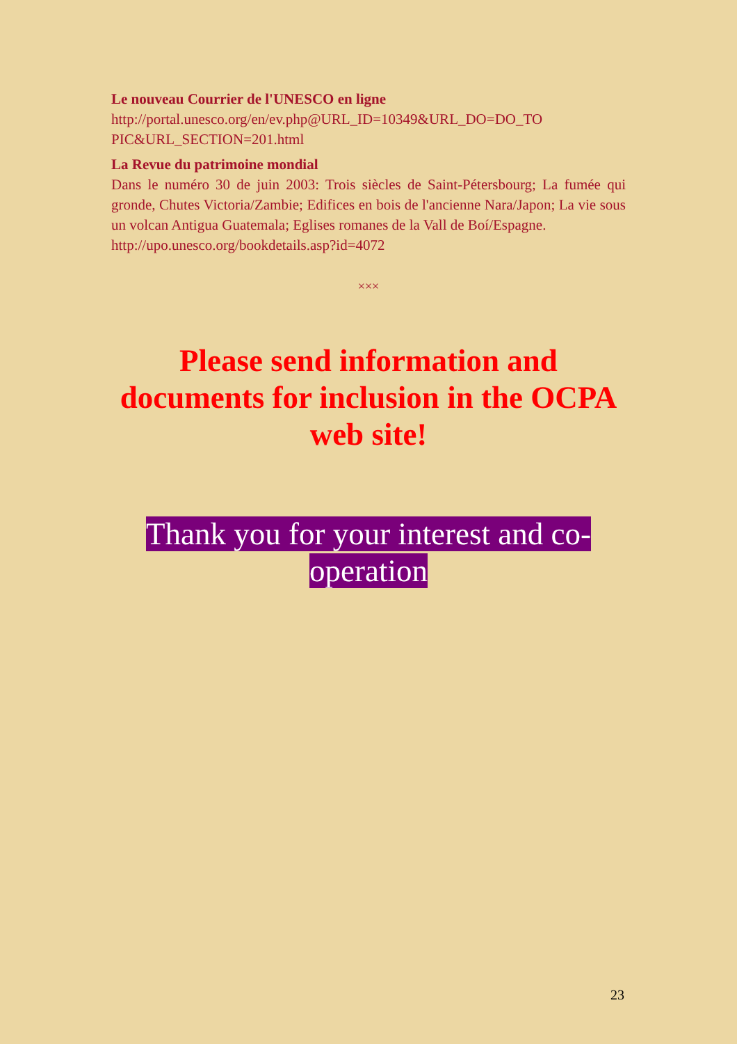Le nouveau Courrier de l'UNESCO en ligne
http://portal.unesco.org/en/ev.php@URL_ID=10349&URL_DO=DO_TO PIC&URL_SECTION=201.html
La Revue du patrimoine mondial
Dans le numéro 30 de juin 2003: Trois siècles de Saint-Pétersbourg; La fumée qui gronde, Chutes Victoria/Zambie; Edifices en bois de l'ancienne Nara/Japon; La vie sous un volcan Antigua Guatemala; Eglises romanes de la Vall de Boí/Espagne.
http://upo.unesco.org/bookdetails.asp?id=4072
×××
Please send information and documents for inclusion in the OCPA web site!
Thank you for your interest and co-
operation
23